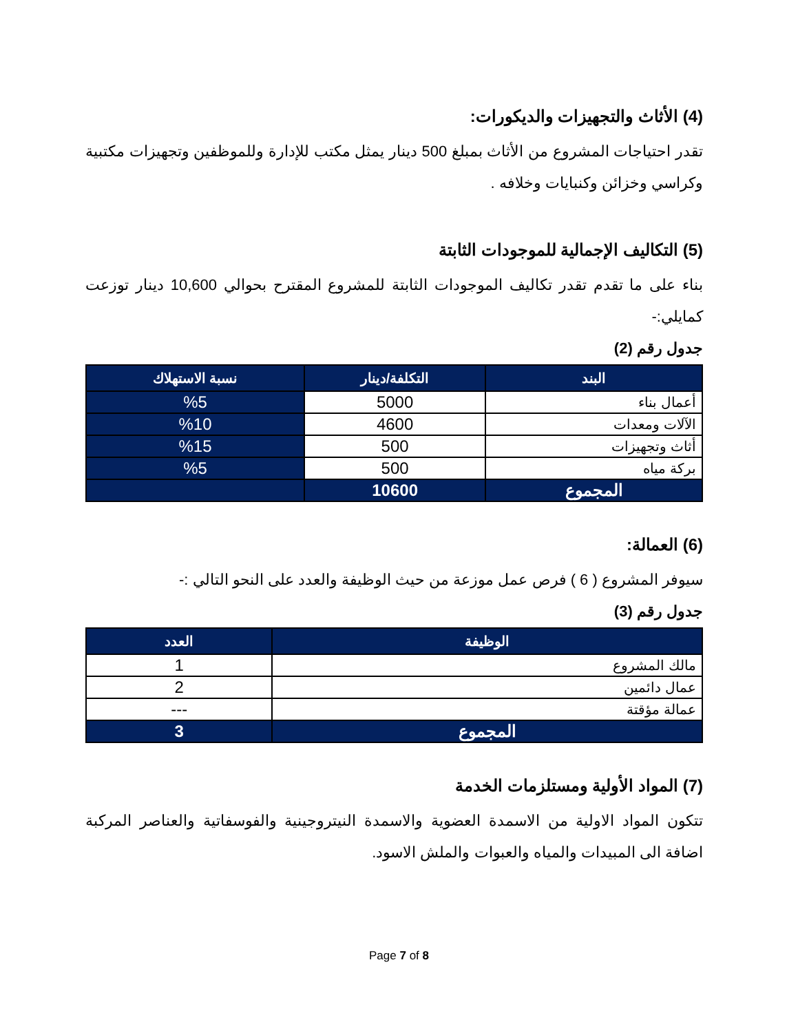(4) الأثاث والتجهيزات والديكورات:
تقدر احتياجات المشروع من الأثاث بمبلغ 500 دينار يمثل مكتب للإدارة وللموظفين وتجهيزات مكتبية وكراسي وخزائن وكنبايات وخلافه .
(5) التكاليف الإجمالية للموجودات الثابتة
بناء على ما تقدم تقدر تكاليف الموجودات الثابتة للمشروع المقترح بحوالي 10,600 دينار توزعت كمايلي:-
جدول رقم (2)
| البند | التكلفة/دينار | نسبة الاستهلاك |
| --- | --- | --- |
| أعمال بناء | 5000 | %5 |
| الآلات ومعدات | 4600 | %10 |
| أثاث وتجهيزات | 500 | %15 |
| بركة مياه | 500 | %5 |
| المجموع | 10600 | |
(6) العمالة:
سيوفر المشروع ( 6 ) فرص عمل موزعة من حيث الوظيفة والعدد على النحو التالي :-
جدول رقم (3)
| الوظيفة | العدد |
| --- | --- |
| مالك المشروع | 1 |
| عمال دائمين | 2 |
| عمالة مؤقتة | --- |
| المجموع | 3 |
(7) المواد الأولية ومستلزمات الخدمة
تتكون المواد الاولية من الاسمدة العضوية والاسمدة النيتروجينية والفوسفاتية والعناصر المركبة اضافة الى المبيدات والمياه والعبوات والملش الاسود.
Page 7 of 8